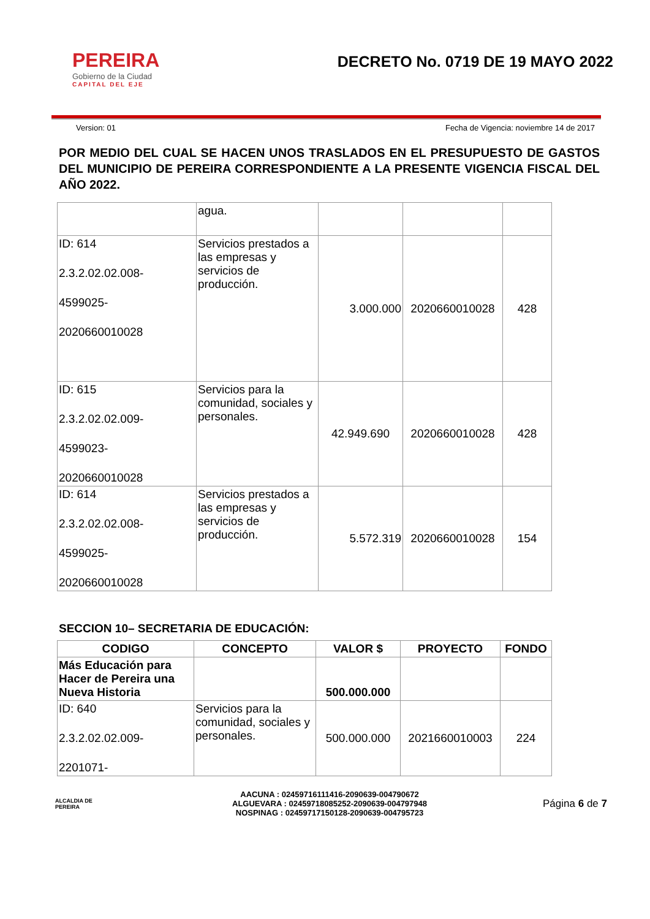PEREIRA
Gobierno de la Ciudad
CAPITAL DEL EJE
DECRETO No. 0719 DE 19 MAYO 2022
Version: 01 Fecha de Vigencia: noviembre 14 de 2017
POR MEDIO DEL CUAL SE HACEN UNOS TRASLADOS EN EL PRESUPUESTO DE GASTOS DEL MUNICIPIO DE PEREIRA CORRESPONDIENTE A LA PRESENTE VIGENCIA FISCAL DEL AÑO 2022.
| | agua. | | | |
| ID: 614 2.3.2.02.02.008- 4599025- 2020660010028 | Servicios prestados a las empresas y servicios de producción. | 3.000.000 | 2020660010028 | 428 |
| ID: 615 2.3.2.02.02.009- 4599023- 2020660010028 | Servicios para la comunidad, sociales y personales. | 42.949.690 | 2020660010028 | 428 |
| ID: 614 2.3.2.02.02.008- 4599025- 2020660010028 | Servicios prestados a las empresas y servicios de producción. | 5.572.319 | 2020660010028 | 154 |
SECCION 10– SECRETARIA DE EDUCACIÓN:
| CODIGO | CONCEPTO | VALOR $ | PROYECTO | FONDO |
| --- | --- | --- | --- | --- |
| Más Educación para Hacer de Pereira una Nueva Historia | | 500.000.000 | | |
| ID: 640 2.3.2.02.02.009- 2201071- | Servicios para la comunidad, sociales y personales. | 500.000.000 | 2021660010003 | 224 |
ALCALDIA DE PEREIRA
AACUNA : 02459716111416-2090639-004790672
ALGUEVARA : 02459718085252-2090639-004797948
NOSPINAG : 02459717150128-2090639-004795723
Página 6 de 7